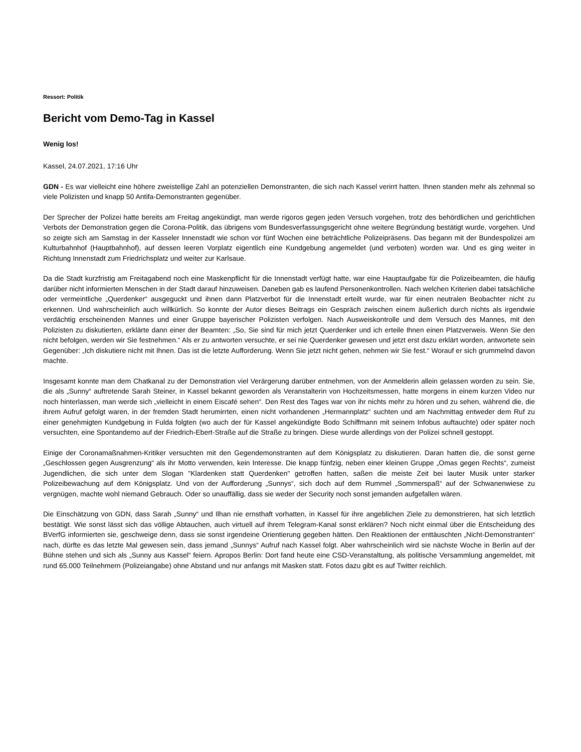Ressort: Politik
Bericht vom Demo-Tag in Kassel
Wenig los!
Kassel, 24.07.2021, 17:16 Uhr
GDN - Es war vielleicht eine höhere zweistellige Zahl an potenziellen Demonstranten, die sich nach Kassel verirrt hatten. Ihnen standen mehr als zehnmal so viele Polizisten und knapp 50 Antifa-Demonstranten gegenüber.
Der Sprecher der Polizei hatte bereits am Freitag angekündigt, man werde rigoros gegen jeden Versuch vorgehen, trotz des behördlichen und gerichtlichen Verbots der Demonstration gegen die Corona-Politik, das übrigens vom Bundesverfassungsgericht ohne weitere Begründung bestätigt wurde, vorgehen. Und so zeigte sich am Samstag in der Kasseler Innenstadt wie schon vor fünf Wochen eine beträchtliche Polizeipräsens. Das begann mit der Bundespolizei am Kulturbahnhof (Hauptbahnhof), auf dessen leeren Vorplatz eigentlich eine Kundgebung angemeldet (und verboten) worden war. Und es ging weiter in Richtung Innenstadt zum Friedrichsplatz und weiter zur Karlsaue.
Da die Stadt kurzfristig am Freitagabend noch eine Maskenpflicht für die Innenstadt verfügt hatte, war eine Hauptaufgabe für die Polizeibeamten, die häufig darüber nicht informierten Menschen in der Stadt darauf hinzuweisen. Daneben gab es laufend Personenkontrollen. Nach welchen Kriterien dabei tatsächliche oder vermeintliche „Querdenker“ ausgeguckt und ihnen dann Platzverbot für die Innenstadt erteilt wurde, war für einen neutralen Beobachter nicht zu erkennen. Und wahrscheinlich auch willkürlich. So konnte der Autor dieses Beitrags ein Gespräch zwischen einem äußerlich durch nichts als irgendwie verdächtig erscheinenden Mannes und einer Gruppe bayerischer Polizisten verfolgen. Nach Ausweiskontrolle und dem Versuch des Mannes, mit den Polizisten zu diskutierten, erklärte dann einer der Beamten: „So, Sie sind für mich jetzt Querdenker und ich erteile Ihnen einen Platzverweis. Wenn Sie den nicht befolgen, werden wir Sie festnehmen.“ Als er zu antworten versuchte, er sei nie Querdenker gewesen und jetzt erst dazu erklärt worden, antwortete sein Gegenüber: „Ich diskutiere nicht mit Ihnen. Das ist die letzte Aufforderung. Wenn Sie jetzt nicht gehen, nehmen wir Sie fest.“ Worauf er sich grummelnd davon machte.
Insgesamt konnte man dem Chatkanal zu der Demonstration viel Verärgerung darüber entnehmen, von der Anmelderin allein gelassen worden zu sein. Sie, die als „Sunny“ auftretende Sarah Steiner, in Kassel bekannt geworden als Veranstalterin von Hochzeitsmessen, hatte morgens in einem kurzen Video nur noch hinterlassen, man werde sich „vielleicht in einem Eiscafé sehen“. Den Rest des Tages war von ihr nichts mehr zu hören und zu sehen, während die, die ihrem Aufruf gefolgt waren, in der fremden Stadt herumirrten, einen nicht vorhandenen „Hermannplatz“ suchten und am Nachmittag entweder dem Ruf zu einer genehmigten Kundgebung in Fulda folgten (wo auch der für Kassel angekündigte Bodo Schiffmann mit seinem Infobus auftauchte) oder später noch versuchten, eine Spontandemo auf der Friedrich-Ebert-Straße auf die Straße zu bringen. Diese wurde allerdings von der Polizei schnell gestoppt.
Einige der Coronamaßnahmen-Kritiker versuchten mit den Gegendemonstranten auf dem Königsplatz zu diskutieren. Daran hatten die, die sonst gerne „Geschlossen gegen Ausgrenzung“ als ihr Motto verwenden, kein Interesse. Die knapp fünfzig, neben einer kleinen Gruppe „Omas gegen Rechts“, zumeist Jugendlichen, die sich unter dem Slogan "Klardenken statt Querdenken" getroffen hatten, saßen die meiste Zeit bei lauter Musik unter starker Polizeibewachung auf dem Königsplatz. Und von der Aufforderung „Sunnys“, sich doch auf dem Rummel „Sommerspaß“ auf der Schwanenwiese zu vergnügen, machte wohl niemand Gebrauch. Oder so unauffällig, dass sie weder der Security noch sonst jemanden aufgefallen wären.
Die Einschätzung von GDN, dass Sarah „Sunny“ und Ilhan nie ernsthaft vorhatten, in Kassel für ihre angeblichen Ziele zu demonstrieren, hat sich letztlich bestätigt. Wie sonst lässt sich das völlige Abtauchen, auch virtuell auf ihrem Telegram-Kanal sonst erklären? Noch nicht einmal über die Entscheidung des BVerfG informierten sie, geschweige denn, dass sie sonst irgendeine Orientierung gegeben hätten. Den Reaktionen der enttäuschten „Nicht-Demonstranten“ nach, dürfte es das letzte Mal gewesen sein, dass jemand „Sunnys“ Aufruf nach Kassel folgt. Aber wahrscheinlich wird sie nächste Woche in Berlin auf der Bühne stehen und sich als „Sunny aus Kassel“ feiern. Apropos Berlin: Dort fand heute eine CSD-Veranstaltung, als politische Versammlung angemeldet, mit rund 65.000 Teilnehmern (Polizeiangabe) ohne Abstand und nur anfangs mit Masken statt. Fotos dazu gibt es auf Twitter reichlich.